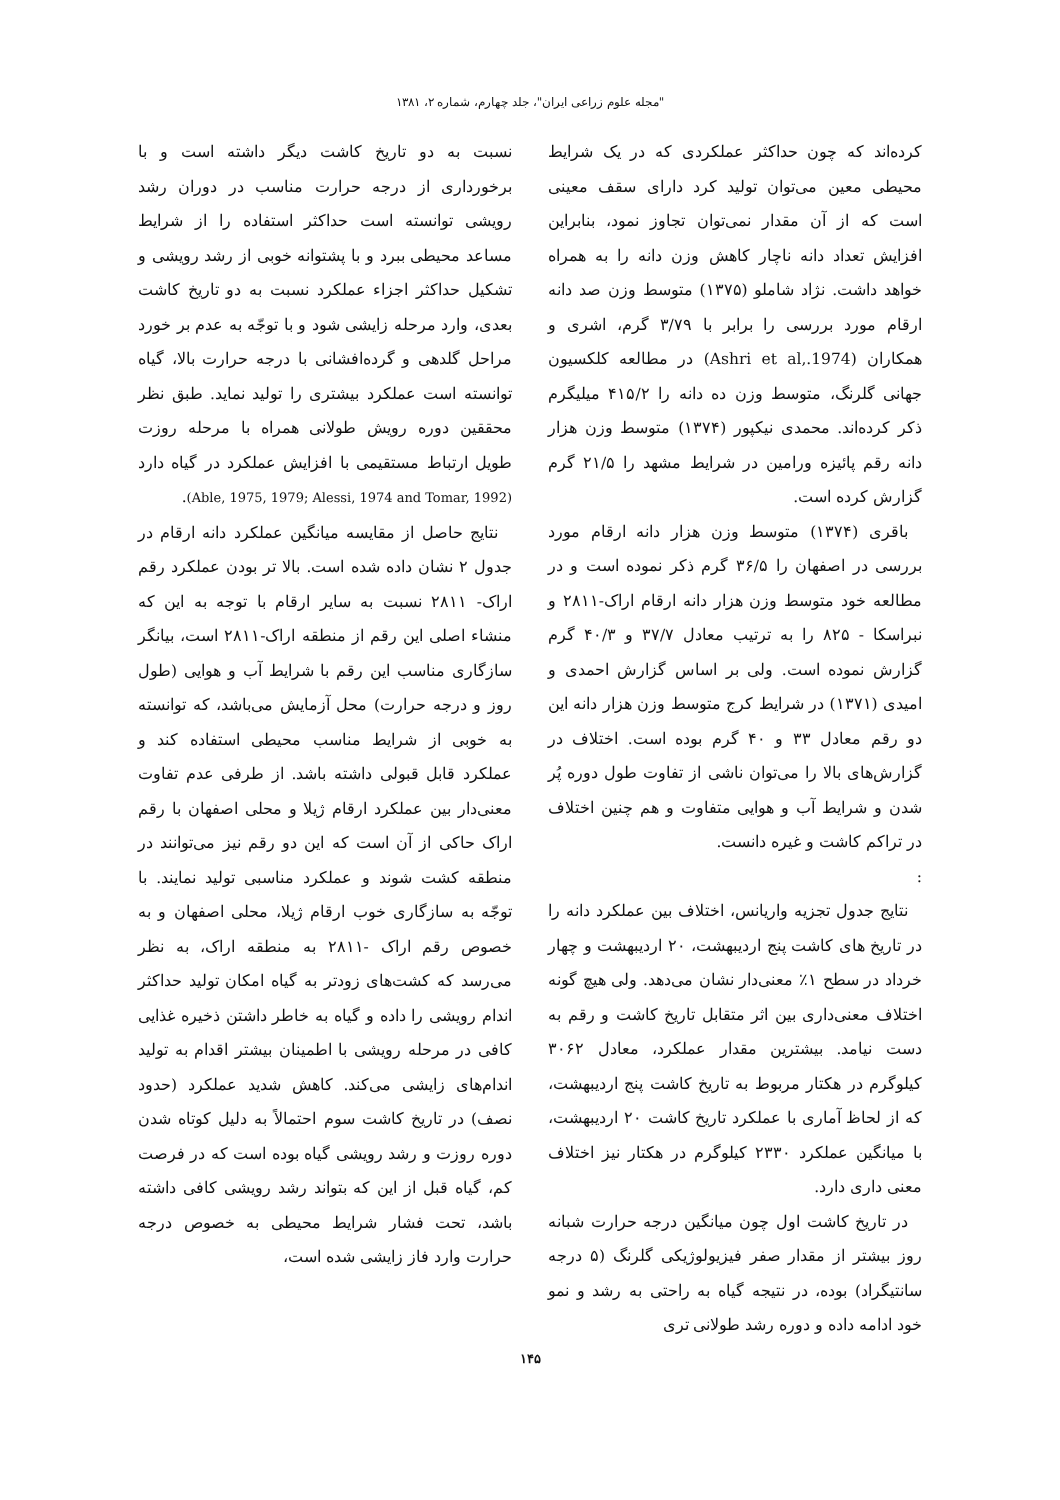"مجله علوم زراعی ایران"، جلد چهارم، شماره ۲، ۱۳۸۱
کرده‌اند که چون حداکثر عملکردی که در یک شرایط محیطی معین می‌توان تولید کرد دارای سقف معینی است که از آن مقدار نمی‌توان تجاوز نمود، بنابراین افزایش تعداد دانه ناچار کاهش وزن دانه را به همراه خواهد داشت. نژاد شاملو (۱۳۷۵) متوسط وزن صد دانه ارقام مورد بررسی را برابر با ۳/۷۹ گرم، اشری و همکاران (Ashri et al,.1974) در مطالعه کلکسیون جهانی گلرنگ، متوسط وزن ده دانه را ۴۱۵/۲ میلیگرم ذکر کرده‌اند. محمدی نیکپور (۱۳۷۴) متوسط وزن هزار دانه رقم پائیزه ورامین در شرایط مشهد را ۲۱/۵ گرم گزارش کرده است.
باقری (۱۳۷۴) متوسط وزن هزار دانه ارقام مورد بررسی در اصفهان را ۳۶/۵ گرم ذکر نموده است و در مطالعه خود متوسط وزن هزار دانه ارقام اراک-۲۸۱۱ و نبراسکا - ۸۲۵ را به ترتیب معادل ۳۷/۷ و ۴۰/۳ گرم گزارش نموده است. ولی بر اساس گزارش احمدی و امیدی (۱۳۷۱) در شرایط کرج متوسط وزن هزار دانه این دو رقم معادل ۳۳ و ۴۰ گرم بوده است. اختلاف در گزارش‌های بالا را می‌توان ناشی از تفاوت طول دوره پُر شدن و شرایط آب و هوایی متفاوت و هم چنین اختلاف در تراکم کاشت و غیره دانست.
:
نتایج جدول تجزیه واریانس، اختلاف بین عملکرد دانه را در تاریخ های کاشت پنج اردیبهشت، ۲۰ اردیبهشت و چهار خرداد در سطح ۱٪ معنی‌دار نشان می‌دهد. ولی هیچ گونه اختلاف معنی‌داری بین اثر متقابل تاریخ کاشت و رقم به دست نیامد. بیشترین مقدار عملکرد، معادل ۳۰۶۲ کیلوگرم در هکتار مربوط به تاریخ کاشت پنج اردیبهشت، که از لحاظ آماری با عملکرد تاریخ کاشت ۲۰ اردیبهشت، با میانگین عملکرد ۲۳۳۰ کیلوگرم در هکتار نیز اختلاف معنی داری دارد.
در تاریخ کاشت اول چون میانگین درجه حرارت شبانه روز بیشتر از مقدار صفر فیزیولوژیکی گلرنگ (۵ درجه سانتیگراد) بوده، در نتیجه گیاه به راحتی به رشد و نمو خود ادامه داده و دوره رشد طولانی تری
نسبت به دو تاریخ کاشت دیگر داشته است و با برخورداری از درجه حرارت مناسب در دوران رشد رویشی توانسته است حداکثر استفاده را از شرایط مساعد محیطی ببرد و با پشتوانه خوبی از رشد رویشی و تشکیل حداکثر اجزاء عملکرد نسبت به دو تاریخ کاشت بعدی، وارد مرحله زایشی شود و با توجّه به عدم بر خورد مراحل گلدهی و گرده‌افشانی با درجه حرارت بالا، گیاه توانسته است عملکرد بیشتری را تولید نماید. طبق نظر محققین دوره رویش طولانی همراه با مرحله روزت طویل ارتباط مستقیمی با افزایش عملکرد در گیاه دارد (Able, 1975, 1979; Alessi, 1974 and Tomar, 1992).
نتایج حاصل از مقایسه میانگین عملکرد دانه ارقام در جدول ۲ نشان داده شده است. بالا تر بودن عملکرد رقم اراک- ۲۸۱۱ نسبت به سایر ارقام با توجه به این که منشاء اصلی این رقم از منطقه اراک-۲۸۱۱ است، بیانگر سازگاری مناسب این رقم با شرایط آب و هوایی (طول روز و درجه حرارت) محل آزمایش می‌باشد، که توانسته به خوبی از شرایط مناسب محیطی استفاده کند و عملکرد قابل قبولی داشته باشد. از طرفی عدم تفاوت معنی‌دار بین عملکرد ارقام ژیلا و محلی اصفهان با رقم اراک حاکی از آن است که این دو رقم نیز می‌توانند در منطقه کشت شوند و عملکرد مناسبی تولید نمایند. با توجّه به سازگاری خوب ارقام ژیلا، محلی اصفهان و به خصوص رقم اراک -۲۸۱۱ به منطقه اراک، به نظر می‌رسد که کشت‌های زودتر به گیاه امکان تولید حداکثر اندام رویشی را داده و گیاه به خاطر داشتن ذخیره غذایی کافی در مرحله رویشی با اطمینان بیشتر اقدام به تولید اندام‌های زایشی می‌کند. کاهش شدید عملکرد (حدود نصف) در تاریخ کاشت سوم احتمالاً به دلیل کوتاه شدن دوره روزت و رشد رویشی گیاه بوده است که در فرصت کم، گیاه قبل از این که بتواند رشد رویشی کافی داشته باشد، تحت فشار شرایط محیطی به خصوص درجه حرارت وارد فاز زایشی شده است،
۱۴۵